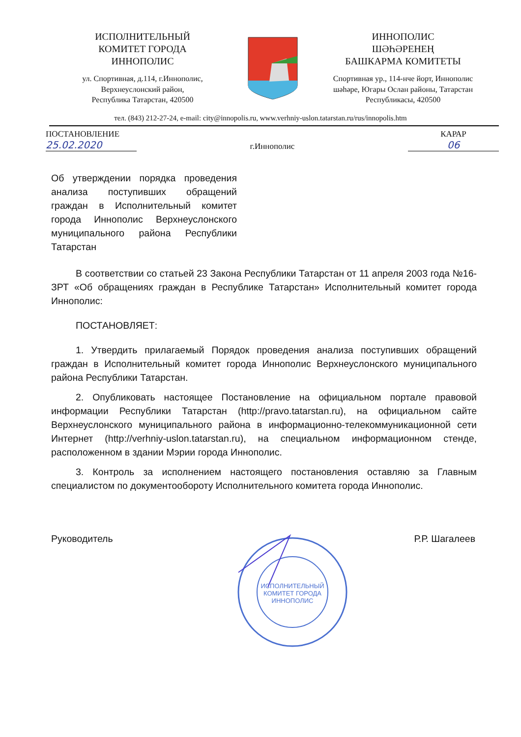ИСПОЛНИТЕЛЬНЫЙ
КОМИТЕТ ГОРОДА
ИННОПОЛИС
ул. Спортивная, д.114, г.Иннополис,
Верхнеуслонский район,
Республика Татарстан, 420500
ИННОПОЛИС
ШӘҺӘРЕНЕҢ
БАШКАРМА КОМИТЕТЫ
Спортивная ур., 114-нче йорт, Иннополис шәһәре, Югары Ослан районы, Татарстан Республикасы, 420500
тел. (843) 212-27-24, e-mail: city@innopolis.ru, www.verhniy-uslon.tatarstan.ru/rus/innopolis.htm
ПОСТАНОВЛЕНИЕ
25.02.2020
г.Иннополис
КАРАР
06
Об утверждении порядка проведения анализа поступивших обращений граждан в Исполнительный комитет города Иннополис Верхнеуслонского муниципального района Республики Татарстан
В соответствии со статьей 23 Закона Республики Татарстан от 11 апреля 2003 года №16-ЗРТ «Об обращениях граждан в Республике Татарстан» Исполнительный комитет города Иннополис:
ПОСТАНОВЛЯЕТ:
1. Утвердить прилагаемый Порядок проведения анализа поступивших обращений граждан в Исполнительный комитет города Иннополис Верхнеуслонского муниципального района Республики Татарстан.
2. Опубликовать настоящее Постановление на официальном портале правовой информации Республики Татарстан (http://pravo.tatarstan.ru), на официальном сайте Верхнеуслонского муниципального района в информационно-телекоммуникационной сети Интернет (http://verhniy-uslon.tatarstan.ru), на специальном информационном стенде, расположенном в здании Мэрии города Иннополис.
3. Контроль за исполнением настоящего постановления оставляю за Главным специалистом по документообороту Исполнительного комитета города Иннополис.
Руководитель Р.Р. Шагалеев
ИСПОЛНИТЕЛЬНЫЙ КОМИТЕТ ГОРОДА ИННОПОЛИС